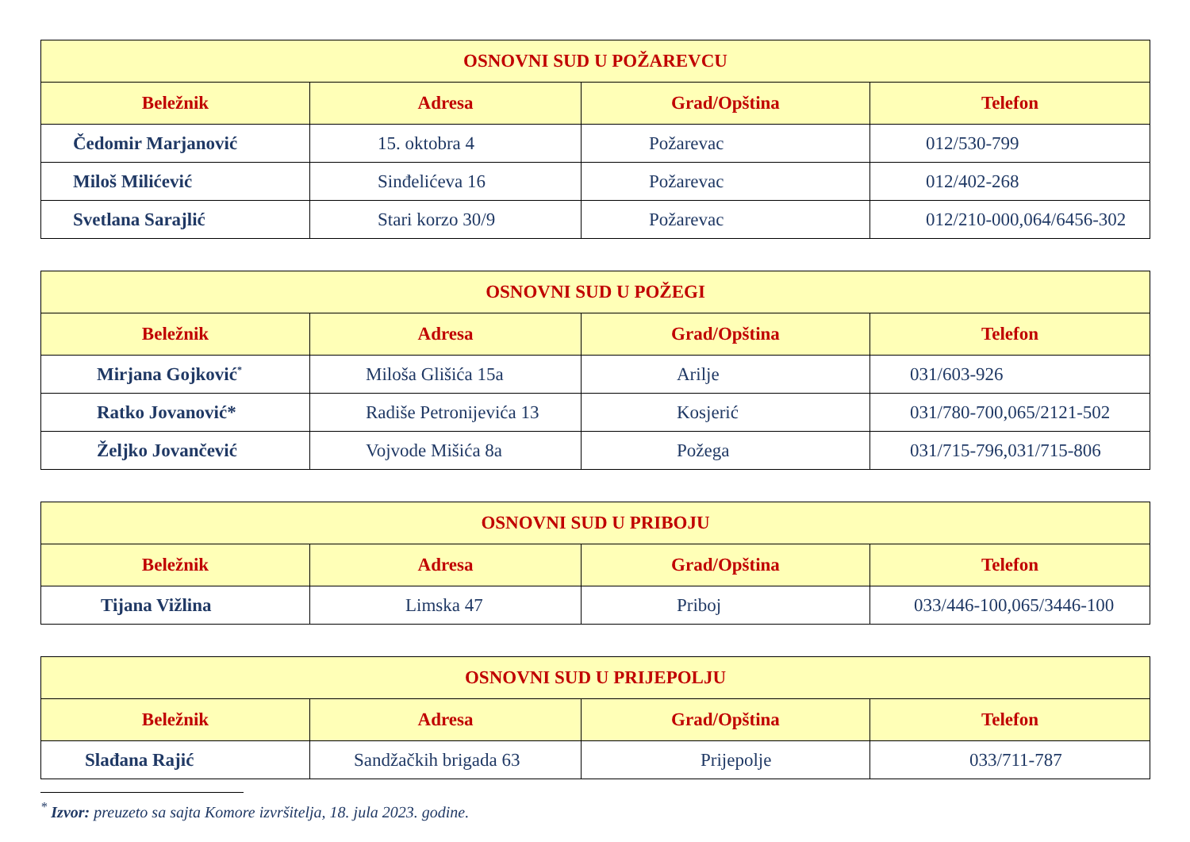| OSNOVNI SUD U POŽAREVCU | | | |
| --- | --- | --- | --- |
| Beležnik | Adresa | Grad/Opština | Telefon |
| Čedomir Marjanović | 15. oktobra 4 | Požarevac | 012/530-799 |
| Miloš Milićević | Sinđelićeva 16 | Požarevac | 012/402-268 |
| Svetlana Sarajlić | Stari korzo 30/9 | Požarevac | 012/210-000,064/6456-302 |
| OSNOVNI SUD U POŽEGI | | | |
| --- | --- | --- | --- |
| Beležnik | Adresa | Grad/Opština | Telefon |
| Mirjana Gojković<sup>*</sup> | Miloša Glišića 15a | Arilje | 031/603-926 |
| Ratko Jovanović* | Radiše Petronijevića 13 | Kosjerić | 031/780-700,065/2121-502 |
| Željko Jovančević | Vojvode Mišića 8a | Požega | 031/715-796,031/715-806 |
| OSNOVNI SUD U PRIBOJU | | | |
| --- | --- | --- | --- |
| Beležnik | Adresa | Grad/Opština | Telefon |
| Tijana Vižlina | Limska 47 | Priboj | 033/446-100,065/3446-100 |
| OSNOVNI SUD U PRIJEPOLJU | | | |
| --- | --- | --- | --- |
| Beležnik | Adresa | Grad/Opština | Telefon |
| Slađana Rajić | Sandžačkih brigada 63 | Prijepolje | 033/711-787 |
<sup>*</sup> Izvor: preuzeto sa sajta Komore izvršitelja, 18. jula 2023. godine.